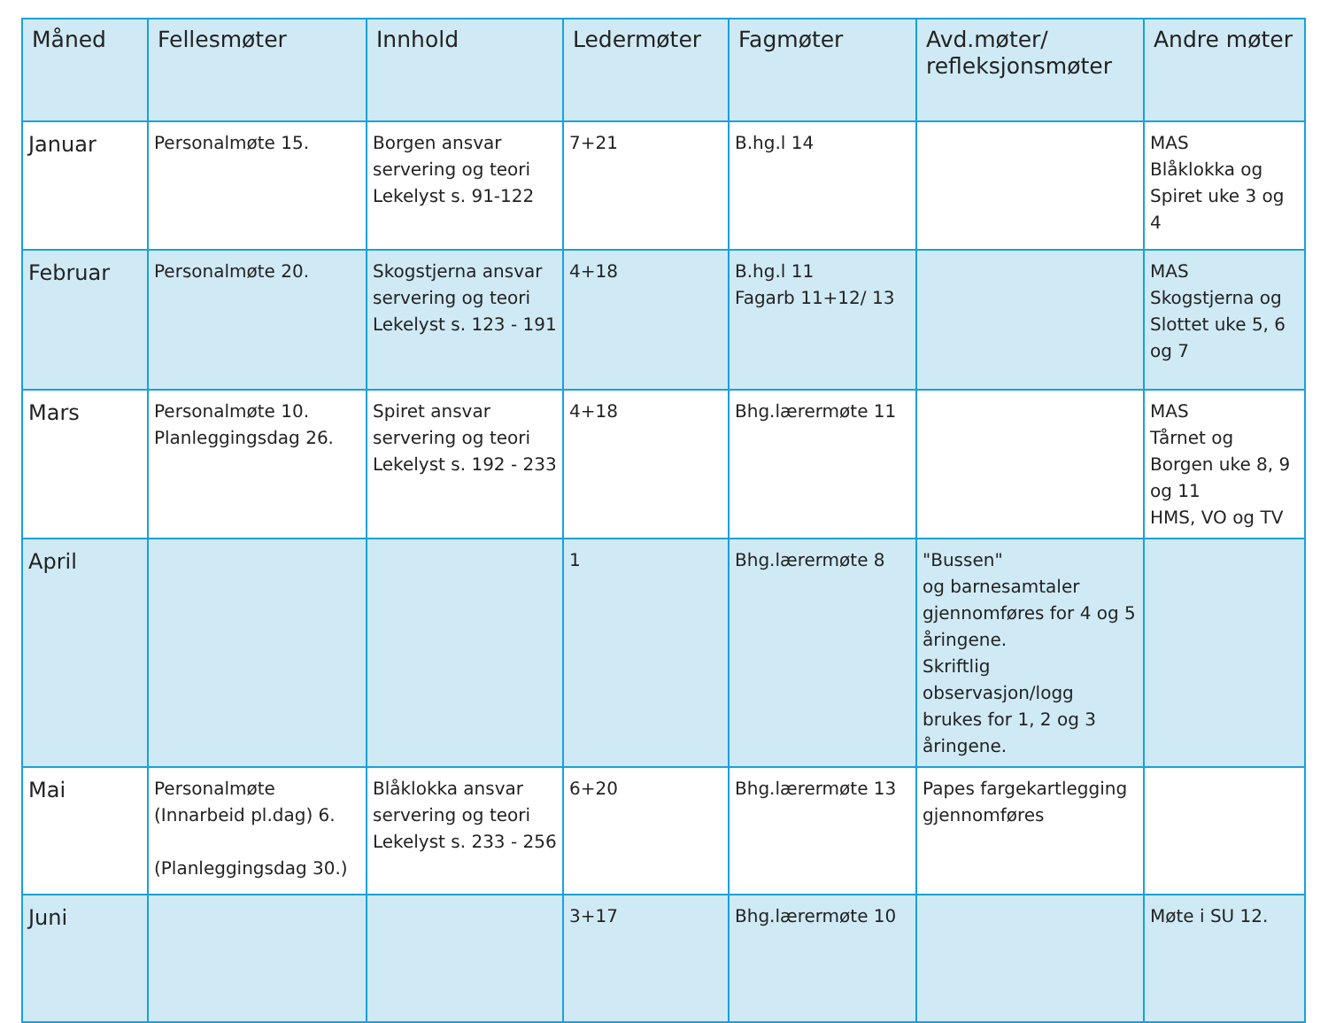| Måned | Fellesmøter | Innhold | Ledermøter | Fagmøter | Avd.møter/ refleksjonsmøter | Andre møter |
| --- | --- | --- | --- | --- | --- | --- |
| Januar | Personalmøte 15. | Borgen ansvar servering og teori Lekelyst s. 91-122 | 7+21 | B.hg.l 14 | | MAS Blåklokka og Spiret uke 3 og 4 |
| Februar | Personalmøte 20. | Skogstjerna ansvar servering og teori Lekelyst s. 123 - 191 | 4+18 | B.hg.l 11 Fagarb 11+12/ 13 | | MAS Skogstjerna og Slottet uke 5, 6 og 7 |
| Mars | Personalmøte 10. Planleggingsdag 26. | Spiret ansvar servering og teori Lekelyst s. 192 - 233 | 4+18 | Bhg.lærermøte 11 | | MAS Tårnet og Borgen uke 8, 9 og 11 HMS, VO og TV |
| April | | | 1 | Bhg.lærermøte 8 | "Bussen" og barnesamtaler gjennomføres for 4 og 5 åringene. Skriftlig observasjon/logg brukes for 1, 2 og 3 åringene. | |
| Mai | Personalmøte (Innarbeid pl.dag) 6. (Planleggingsdag 30.) | Blåklokka ansvar servering og teori Lekelyst s. 233 - 256 | 6+20 | Bhg.lærermøte 13 | Papes fargekartlegging gjennomføres | |
| Juni | | | 3+17 | Bhg.lærermøte 10 | | Møte i SU 12. |